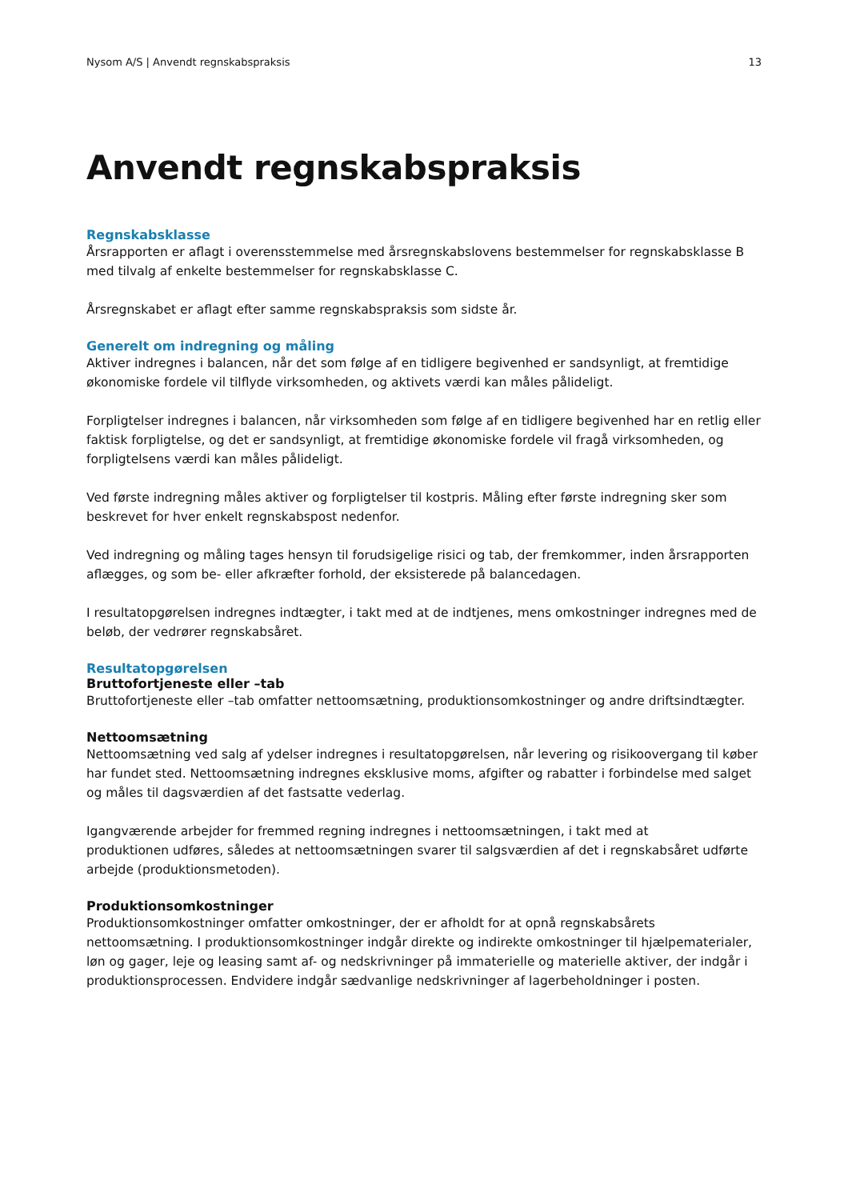Nysom A/S | Anvendt regnskabspraksis 13
Anvendt regnskabspraksis
Regnskabsklasse
Årsrapporten er aflagt i overensstemmelse med årsregnskabslovens bestemmelser for regnskabsklasse B med tilvalg af enkelte bestemmelser for regnskabsklasse C.
Årsregnskabet er aflagt efter samme regnskabspraksis som sidste år.
Generelt om indregning og måling
Aktiver indregnes i balancen, når det som følge af en tidligere begivenhed er sandsynligt, at fremtidige økonomiske fordele vil tilflyde virksomheden, og aktivets værdi kan måles pålideligt.
Forpligtelser indregnes i balancen, når virksomheden som følge af en tidligere begivenhed har en retlig eller faktisk forpligtelse, og det er sandsynligt, at fremtidige økonomiske fordele vil fragå virksomheden, og forpligtelsens værdi kan måles pålideligt.
Ved første indregning måles aktiver og forpligtelser til kostpris. Måling efter første indregning sker som beskrevet for hver enkelt regnskabspost nedenfor.
Ved indregning og måling tages hensyn til forudsigelige risici og tab, der fremkommer, inden årsrapporten aflægges, og som be- eller afkræfter forhold, der eksisterede på balancedagen.
I resultatopgørelsen indregnes indtægter, i takt med at de indtjenes, mens omkostninger indregnes med de beløb, der vedrører regnskabsåret.
Resultatopgørelsen
Bruttofortjeneste eller –tab
Bruttofortjeneste eller –tab omfatter nettoomsætning, produktionsomkostninger og andre driftsindtægter.
Nettoomsætning
Nettoomsætning ved salg af ydelser indregnes i resultatopgørelsen, når levering og risikoovergang til køber har fundet sted. Nettoomsætning indregnes eksklusive moms, afgifter og rabatter i forbindelse med salget og måles til dagsværdien af det fastsatte vederlag.
Igangværende arbejder for fremmed regning indregnes i nettoomsætningen, i takt med at
produktionen udføres, således at nettoomsætningen svarer til salgsværdien af det i regnskabsåret udførte arbejde (produktionsmetoden).
Produktionsomkostninger
Produktionsomkostninger omfatter omkostninger, der er afholdt for at opnå regnskabsårets nettoomsætning. I produktionsomkostninger indgår direkte og indirekte omkostninger til hjælpematerialer, løn og gager, leje og leasing samt af- og nedskrivninger på immaterielle og materielle aktiver, der indgår i produktionsprocessen. Endvidere indgår sædvanlige nedskrivninger af lagerbeholdninger i posten.